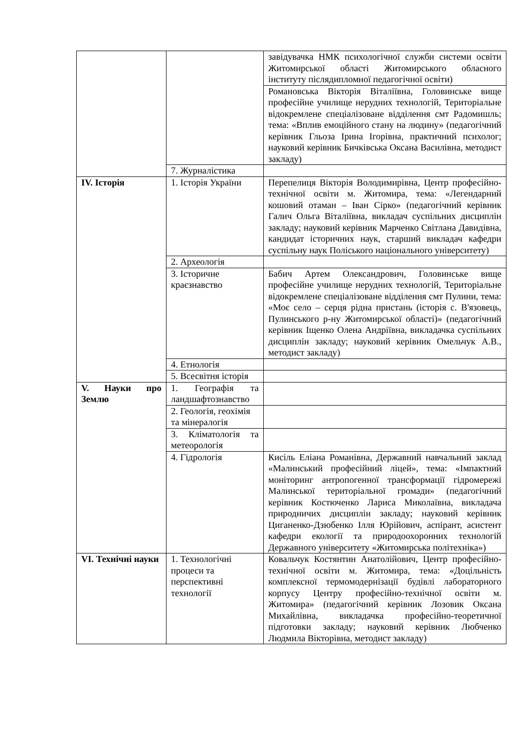| | | завідувачка НМК психологічної служби системи освіти Житомирської області Житомирського обласного інституту післядипломної педагогічної освіти) |
| | | Романовська Вікторія Віталіївна, Головинське вище професійне училище нерудних технологій, Територіальне відокремлене спеціалізоване відділення смт Радомишль; тема: «Вплив емоційного стану на людину» (педагогічний керівник Гльоза Ірина Ігорівна, практичний психолог; науковий керівник Бичківська Оксана Василівна, методист закладу) |
| | 7. Журналістика | |
| IV. Історія | 1. Історія України | Перепелиця Вікторія Володимирівна, Центр професійно-технічної освіти м. Житомира, тема: «Легендарний кошовий отаман – Іван Сірко» (педагогічний керівник Галич Ольга Віталіївна, викладач суспільних дисциплін закладу; науковий керівник Марченко Світлана Давидівна, кандидат історичних наук, старший викладач кафедри суспільну наук Поліського національного університету) |
| | 2. Археологія | |
| | 3. Історичне краєзнавство | Бабич Артем Олександрович, Головинське вище професійне училище нерудних технологій, Територіальне відокремлене спеціалізоване відділення смт Пулини, тема: «Моє село – серця рідна пристань (історія с. В'язовець, Пулинського р-ну Житомирської області)» (педагогічний керівник Іщенко Олена Андріївна, викладачка суспільних дисциплін закладу; науковий керівник Омельчук А.В., методист закладу) |
| | 4. Етнологія | |
| | 5. Всесвітня історія | |
| V. Науки про Землю | 1. Географія та ландшафтознавство | |
| | 2. Геологія, геохімія та мінералогія | |
| | 3. Кліматологія та метеорологія | |
| | 4. Гідрологія | Кисіль Еліана Романівна, Державний навчальний заклад «Малинський професійний ліцей», тема: «Імпактний моніторинг антропогенної трансформації гідромережі Малинської територіальної громади» (педагогічний керівник Костюченко Лариса Миколаївна, викладача природничих дисциплін закладу; науковий керівник Циганенко-Дзюбенко Ілля Юрійович, аспірант, асистент кафедри екології та природоохоронних технологій Державного університету «Житомирська політехніка») |
| VI. Технічні науки | 1. Технологічні процеси та перспективні технології | Ковальчук Костянтин Анатолійович, Центр професійно-технічної освіти м. Житомира, тема: «Доцільність комплексної термомодернізації будівлі лабораторного корпусу Центру професійно-технічної освіти м. Житомира» (педагогічний керівник Лозовик Оксана Михайлівна, викладачка професійно-теоретичної підготовки закладу; науковий керівник Любченко Людмила Вікторівна, методист закладу) |